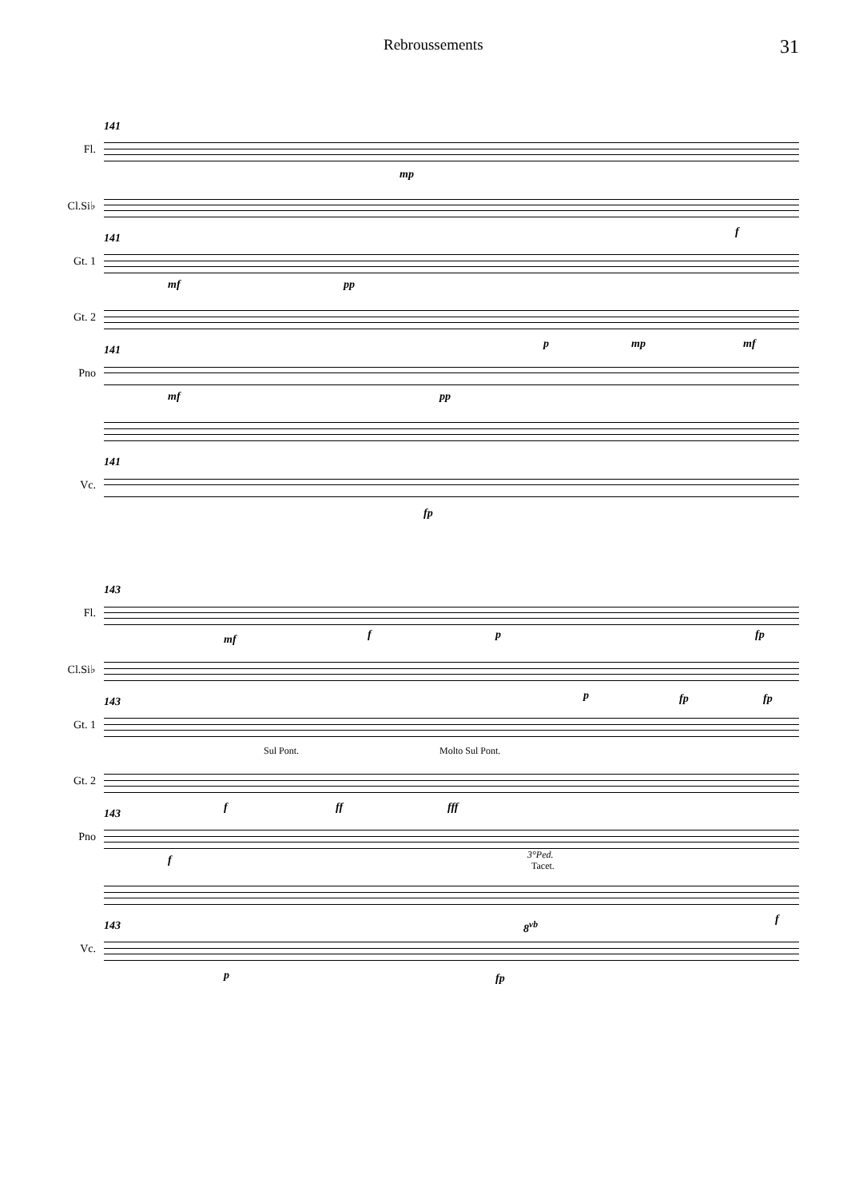Rebroussements
31
Fl.
141
mp
Cl.Si♭
f
Gt. 1
141
mf pp
Gt. 2
p mp mf
Pno
141
mf pp
Vc.
141
fp
Fl.
143
mf f p fp
Cl.Si♭
p fp fp
Gt. 1
143
Gt. 2
Sul Pont. Molto Sul Pont.
f ff fff
Pno
143
f
3°Ped.
Tacet.
f
Vc.
143 8<sup>vb</sup>
p fp